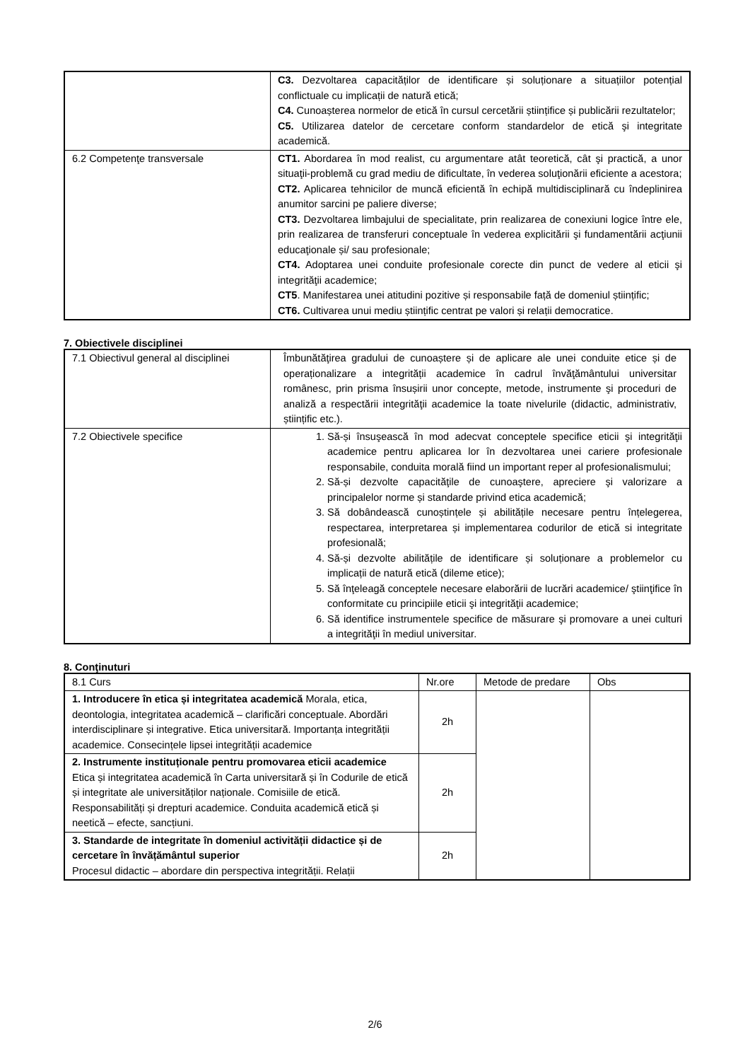| | C3. Dezvoltarea capacităților de identificare și soluționare a situațiilor potențial conflictuale cu implicații de natură etică; C4. Cunoașterea normelor de etică în cursul cercetării științifice și publicării rezultatelor; C5. Utilizarea datelor de cercetare conform standardelor de etică şi integritate academică. |
| 6.2 Competenţe transversale | CT1. Abordarea în mod realist, cu argumentare atât teoretică, cât şi practică, a unor situaţii-problemă cu grad mediu de dificultate, în vederea soluţionării eficiente a acestora; CT2. Aplicarea tehnicilor de muncă eficientă în echipă multidisciplinară cu îndeplinirea anumitor sarcini pe paliere diverse; CT3. Dezvoltarea limbajului de specialitate, prin realizarea de conexiuni logice între ele, prin realizarea de transferuri conceptuale în vederea explicitării şi fundamentării acţiunii educaţionale și/ sau profesionale; CT4. Adoptarea unei conduite profesionale corecte din punct de vedere al eticii şi integrităţii academice; CT5 . Manifestarea unei atitudini pozitive și responsabile față de domeniul științific; CT6. Cultivarea unui mediu științific centrat pe valori și relații democratice. |
7. Obiectivele disciplinei
| 7.1 Obiectivul general al disciplinei | Îmbunătăţirea gradului de cunoaștere și de aplicare ale unei conduite etice și de operaționalizare a integrității academice în cadrul învăţământului universitar românesc, prin prisma însușirii unor concepte, metode, instrumente şi proceduri de analiză a respectării integrităţii academice la toate nivelurile (didactic, administrativ, științific etc.). |
| 7.2 Obiectivele specifice | 1. Să-și însuşească în mod adecvat conceptele specifice eticii şi integrităţii academice pentru aplicarea lor în dezvoltarea unei cariere profesionale responsabile, conduita morală fiind un important reper al profesionalismului; 2. Să-și dezvolte capacităţile de cunoaştere, apreciere şi valorizare a principalelor norme și standarde privind etica academică; 3. Să dobândească cunoștințele și abilitățile necesare pentru înțelegerea, respectarea, interpretarea și implementarea codurilor de etică si integritate profesională; 4. Să-și dezvolte abilitățile de identificare și soluționare a problemelor cu implicații de natură etică (dileme etice); 5. Să înţeleagă conceptele necesare elaborării de lucrări academice/ ştiinţifice în conformitate cu principiile eticii şi integrităţii academice; 6. Să identifice instrumentele specifice de măsurare şi promovare a unei culturi a integrităţii în mediul universitar. |
8. Conţinuturi
| 8.1 Curs | Nr.ore | Metode de predare | Obs |
| --- | --- | --- | --- |
| 1. Introducere în etica și integritatea academică Morala, etica, deontologia, integritatea academică – clarificări conceptuale. Abordări interdisciplinare și integrative. Etica universitară. Importanța integrității academice. Consecințele lipsei integrității academice | 2h | | |
| 2. Instrumente instituționale pentru promovarea eticii academice Etica și integritatea academică în Carta universitară și în Codurile de etică și integritate ale universităților naționale. Comisiile de etică. Responsabilități și drepturi academice. Conduita academică etică și neetică – efecte, sancțiuni. | 2h | | |
| 3. Standarde de integritate în domeniul activității didactice și de cercetare în învățământul superior Procesul didactic – abordare din perspectiva integrității. Relații | 2h | | |
2/6